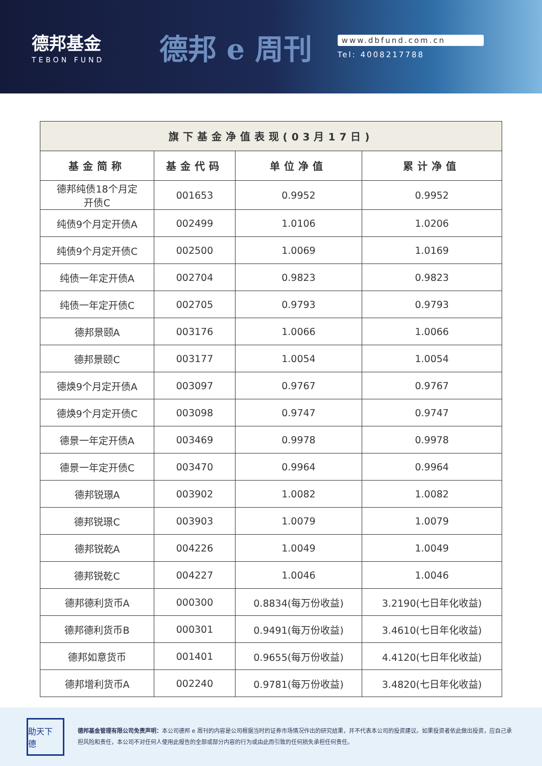德邦基金
TEBON FUND
德邦 e 周刊
www.dbfund.com.cn
Tel: 4008217788
| 旗下基金净值表现(03月17日) | | | |
| --- | --- | --- | --- |
| 基金简称 | 基金代码 | 单位净值 | 累计净值 |
| 德邦纯债18个月定 开债C | 001653 | 0.9952 | 0.9952 |
| 纯债9个月定开债A | 002499 | 1.0106 | 1.0206 |
| 纯债9个月定开债C | 002500 | 1.0069 | 1.0169 |
| 纯债一年定开债A | 002704 | 0.9823 | 0.9823 |
| 纯债一年定开债C | 002705 | 0.9793 | 0.9793 |
| 德邦景颐A | 003176 | 1.0066 | 1.0066 |
| 德邦景颐C | 003177 | 1.0054 | 1.0054 |
| 德焕9个月定开债A | 003097 | 0.9767 | 0.9767 |
| 德焕9个月定开债C | 003098 | 0.9747 | 0.9747 |
| 德景一年定开债A | 003469 | 0.9978 | 0.9978 |
| 德景一年定开债C | 003470 | 0.9964 | 0.9964 |
| 德邦锐璟A | 003902 | 1.0082 | 1.0082 |
| 德邦锐璟C | 003903 | 1.0079 | 1.0079 |
| 德邦锐乾A | 004226 | 1.0049 | 1.0049 |
| 德邦锐乾C | 004227 | 1.0046 | 1.0046 |
| 德邦德利货币A | 000300 | 0.8834(每万份收益) | 3.2190(七日年化收益) |
| 德邦德利货币B | 000301 | 0.9491(每万份收益) | 3.4610(七日年化收益) |
| 德邦如意货币 | 001401 | 0.9655(每万份收益) | 4.4120(七日年化收益) |
| 德邦增利货币A | 002240 | 0.9781(每万份收益) | 3.4820(七日年化收益) |
助天下 德
德邦基金管理有限公司免责声明：本公司德邦 e 周刊的内容是公司根据当时的证券市场情况作出的研究结果，并不代表本公司的投资建议。如果投资者依此做出投资，应自己承担风险和责任，本公司不对任何人使用此报告的全部或部分内容的行为或由此而引致的任何损失承担任何责任。